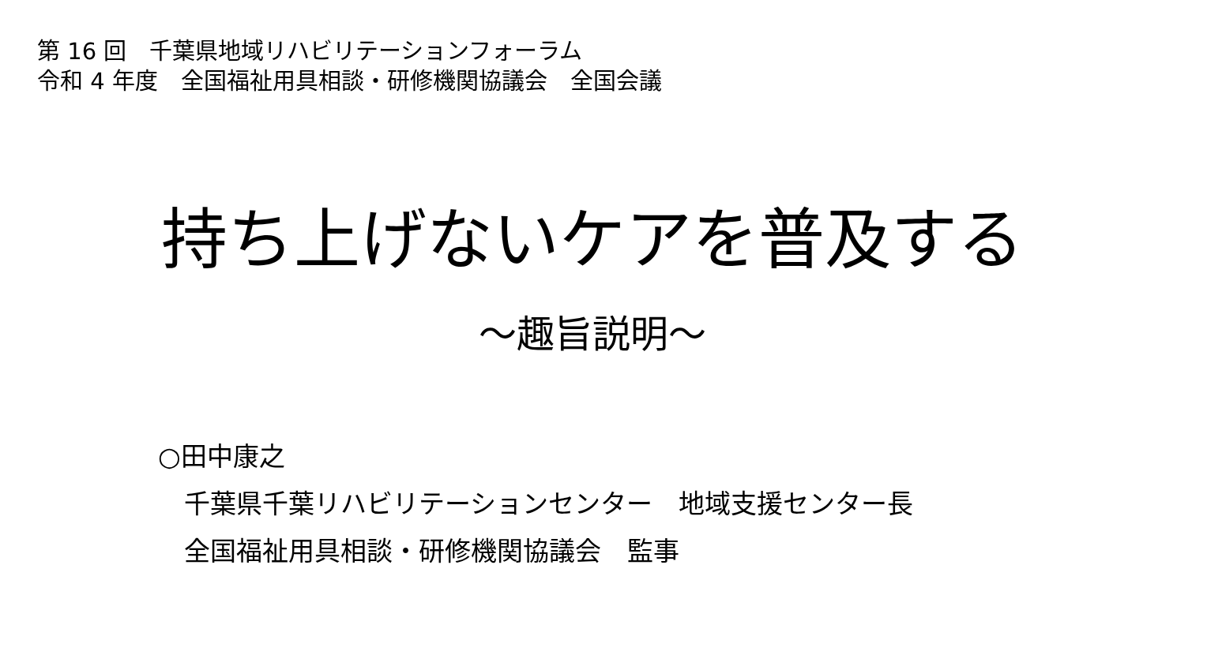第 16 回　千葉県地域リハビリテーションフォーラム
令和 4 年度　全国福祉用具相談・研修機関協議会　全国会議
持ち上げないケアを普及する
～趣旨説明～
○田中康之
千葉県千葉リハビリテーションセンター　地域支援センター長
全国福祉用具相談・研修機関協議会　監事